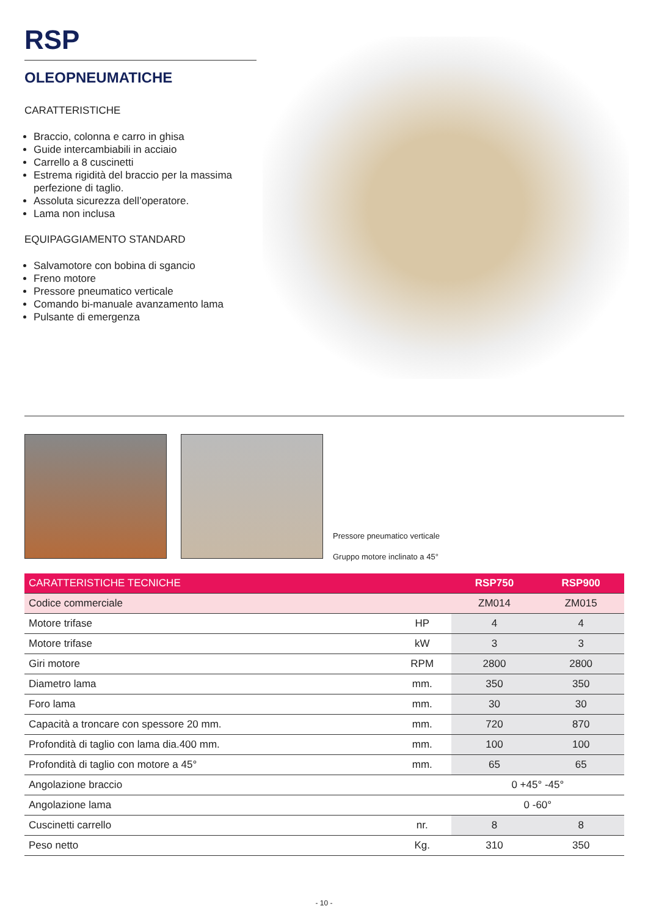RSP
OLEOPNEUMATICHE
CARATTERISTICHE
Braccio, colonna e carro in ghisa
Guide intercambiabili in acciaio
Carrello a 8 cuscinetti
Estrema rigidità del braccio per la massima perfezione di taglio.
Assoluta sicurezza dell’operatore.
Lama non inclusa
EQUIPAGGIAMENTO STANDARD
Salvamotore con bobina di sgancio
Freno motore
Pressore pneumatico verticale
Comando bi-manuale avanzamento lama
Pulsante di emergenza
Pressore pneumatico verticale
Gruppo motore inclinato a 45°
| CARATTERISTICHE TECNICHE | | RSP750 | RSP900 |
| --- | --- | --- | --- |
| Codice commerciale | | ZM014 | ZM015 |
| Motore trifase | HP | 4 | 4 |
| Motore trifase | kW | 3 | 3 |
| Giri motore | RPM | 2800 | 2800 |
| Diametro lama | mm. | 350 | 350 |
| Foro lama | mm. | 30 | 30 |
| Capacità a troncare con spessore 20 mm. | mm. | 720 | 870 |
| Profondità di taglio con lama dia.400 mm. | mm. | 100 | 100 |
| Profondità di taglio con motore a 45° | mm. | 65 | 65 |
| Angolazione braccio | | 0 +45° -45° | |
| Angolazione lama | | 0 -60° | |
| Cuscinetti carrello | nr. | 8 | 8 |
| Peso netto | Kg. | 310 | 350 |
- 10 -